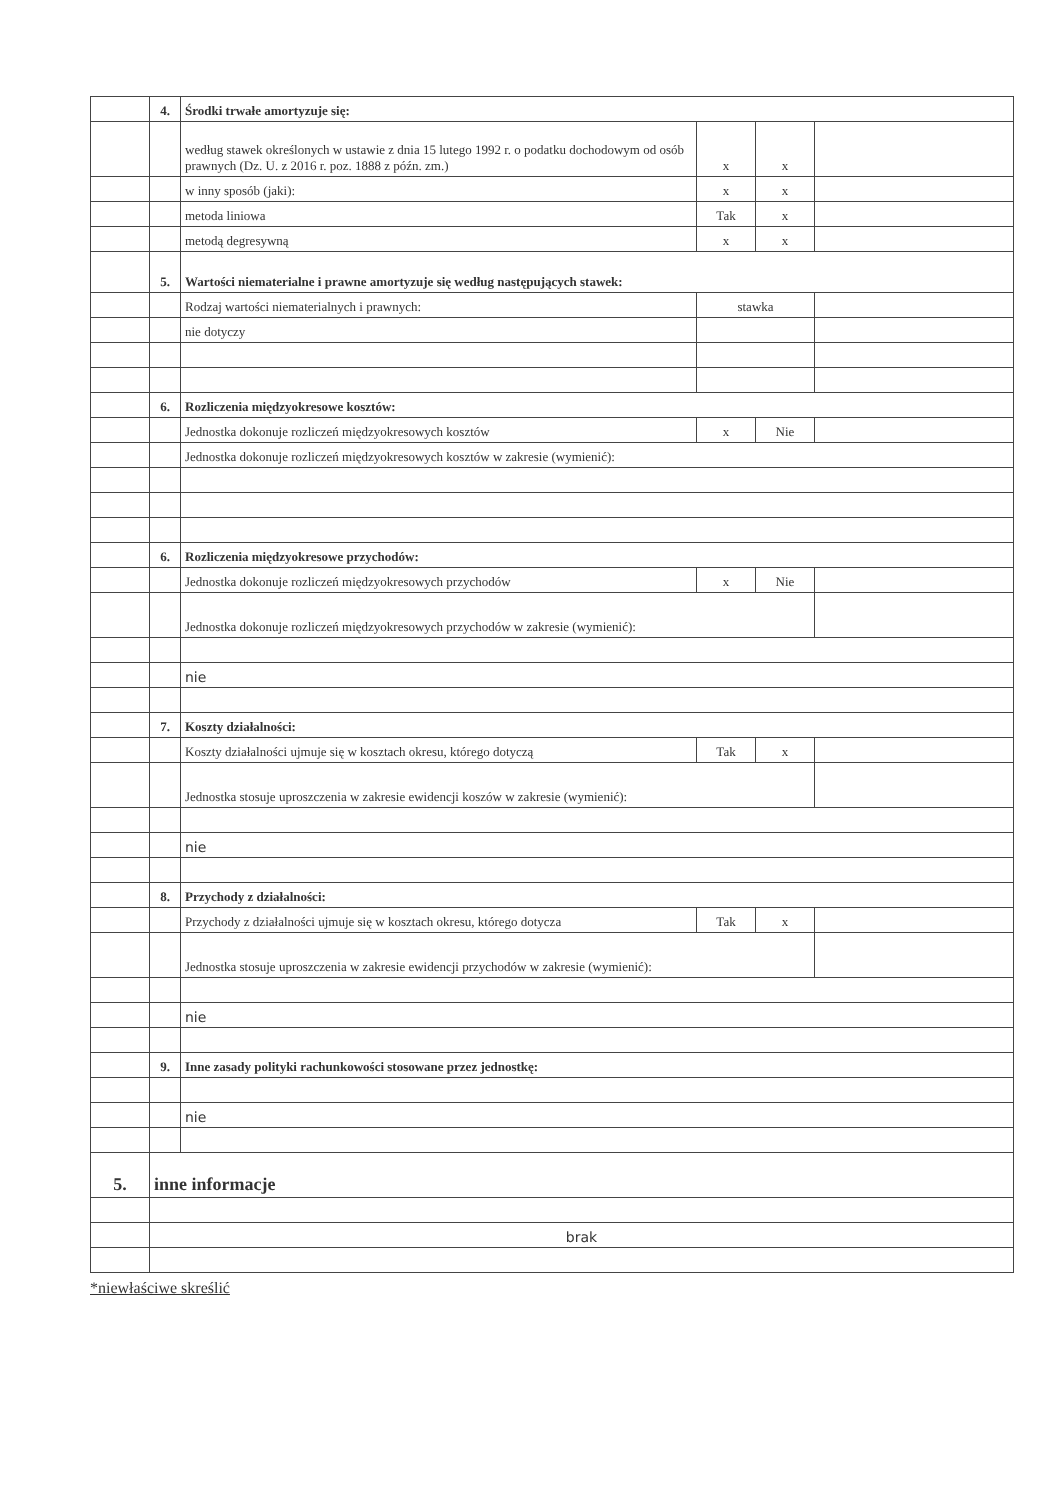| | 4. | Środki trwałe amortyzuje się: | | | |
| | | według stawek określonych w ustawie z dnia 15 lutego 1992 r. o podatku dochodowym od osób prawnych (Dz. U. z 2016 r. poz. 1888 z późn. zm.) | x | x | |
| | | w inny sposób (jaki): | x | x | |
| | | metoda liniowa | Tak | x | |
| | | metodą degresywną | x | x | |
| | 5. | Wartości niematerialne i prawne amortyzuje się według następujących stawek: | | | |
| | | Rodzaj wartości niematerialnych i prawnych: | stawka | | |
| | | nie dotyczy | | | |
| | 6. | Rozliczenia międzyokresowe kosztów: | | | |
| | | Jednostka dokonuje rozliczeń międzyokresowych kosztów | x | Nie | |
| | | Jednostka dokonuje rozliczeń międzyokresowych kosztów w zakresie (wymienić): | | | |
| | 6. | Rozliczenia międzyokresowe przychodów: | | | |
| | | Jednostka dokonuje rozliczeń międzyokresowych przychodów | x | Nie | |
| | | Jednostka dokonuje rozliczeń międzyokresowych przychodów w zakresie (wymienić): | | | |
| | | nie | | | |
| | 7. | Koszty działalności: | | | |
| | | Koszty działalności ujmuje się w kosztach okresu, którego dotyczą | Tak | x | |
| | | Jednostka stosuje uproszczenia w zakresie ewidencji koszów w zakresie (wymienić): | | | |
| | | nie | | | |
| | 8. | Przychody z działalności: | | | |
| | | Przychody z działalności ujmuje się w kosztach okresu, którego dotycza | Tak | x | |
| | | Jednostka stosuje uproszczenia w zakresie ewidencji przychodów w zakresie (wymienić): | | | |
| | | nie | | | |
| | 9. | Inne zasady polityki rachunkowości stosowane przez jednostkę: | | | |
| | | nie | | | |
| 5. | inne informacje | | | | |
| | brak | | | | |
*niewłaściwe skreślić